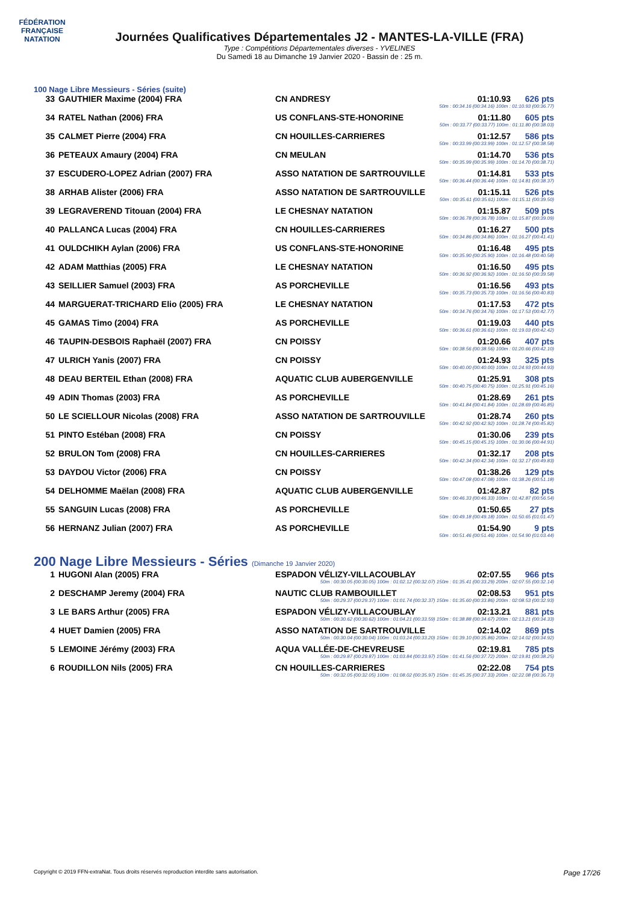FÉDÉRATION FRANÇAISE
NATATION
Journées Qualificatives Départementales J2 - MANTES-LA-VILLE (FRA)
Type : Compétitions Départementales diverses - YVELINES
Du Samedi 18 au Dimanche 19 Janvier 2020 - Bassin de : 25 m.
100 Nage Libre Messieurs - Séries (suite)
| 33 | GAUTHIER Maxime (2004) FRA | CN ANDRESY | 01:10.93 | 626 pts |
| 50m : 00:34.16 (00:34.16) 100m : 01:10.93 (00:36.77) | | | | |
| 34 | RATEL Nathan (2006) FRA | US CONFLANS-STE-HONORINE | 01:11.80 | 605 pts |
| 50m : 00:33.77 (00:33.77) 100m : 01:11.80 (00:38.03) | | | | |
| 35 | CALMET Pierre (2004) FRA | CN HOUILLES-CARRIERES | 01:12.57 | 586 pts |
| 50m : 00:33.99 (00:33.99) 100m : 01:12.57 (00:38.58) | | | | |
| 36 | PETEAUX Amaury (2004) FRA | CN MEULAN | 01:14.70 | 536 pts |
| 50m : 00:35.99 (00:35.99) 100m : 01:14.70 (00:38.71) | | | | |
| 37 | ESCUDERO-LOPEZ Adrian (2007) FRA | ASSO NATATION DE SARTROUVILLE | 01:14.81 | 533 pts |
| 50m : 00:36.44 (00:36.44) 100m : 01:14.81 (00:38.37) | | | | |
| 38 | ARHAB Alister (2006) FRA | ASSO NATATION DE SARTROUVILLE | 01:15.11 | 526 pts |
| 50m : 00:35.61 (00:35.61) 100m : 01:15.11 (00:39.50) | | | | |
| 39 | LEGRAVEREND Titouan (2004) FRA | LE CHESNAY NATATION | 01:15.87 | 509 pts |
| 50m : 00:36.78 (00:36.78) 100m : 01:15.87 (00:39.09) | | | | |
| 40 | PALLANCA Lucas (2004) FRA | CN HOUILLES-CARRIERES | 01:16.27 | 500 pts |
| 50m : 00:34.86 (00:34.86) 100m : 01:16.27 (00:41.41) | | | | |
| 41 | OULDCHIKH Aylan (2006) FRA | US CONFLANS-STE-HONORINE | 01:16.48 | 495 pts |
| 50m : 00:35.90 (00:35.90) 100m : 01:16.48 (00:40.58) | | | | |
| 42 | ADAM Matthias (2005) FRA | LE CHESNAY NATATION | 01:16.50 | 495 pts |
| 50m : 00:36.92 (00:36.92) 100m : 01:16.50 (00:39.58) | | | | |
| 43 | SEILLIER Samuel (2003) FRA | AS PORCHEVILLE | 01:16.56 | 493 pts |
| 50m : 00:35.73 (00:35.73) 100m : 01:16.56 (00:40.83) | | | | |
| 44 | MARGUERAT-TRICHARD Elio (2005) FRA | LE CHESNAY NATATION | 01:17.53 | 472 pts |
| 50m : 00:34.76 (00:34.76) 100m : 01:17.53 (00:42.77) | | | | |
| 45 | GAMAS Timo (2004) FRA | AS PORCHEVILLE | 01:19.03 | 440 pts |
| 50m : 00:36.61 (00:36.61) 100m : 01:19.03 (00:42.42) | | | | |
| 46 | TAUPIN-DESBOIS Raphaël (2007) FRA | CN POISSY | 01:20.66 | 407 pts |
| 50m : 00:38.56 (00:38.56) 100m : 01:20.66 (00:42.10) | | | | |
| 47 | ULRICH Yanis (2007) FRA | CN POISSY | 01:24.93 | 325 pts |
| 50m : 00:40.00 (00:40.00) 100m : 01:24.93 (00:44.93) | | | | |
| 48 | DEAU BERTEIL Ethan (2008) FRA | AQUATIC CLUB AUBERGENVILLE | 01:25.91 | 308 pts |
| 50m : 00:40.75 (00:40.75) 100m : 01:25.91 (00:45.16) | | | | |
| 49 | ADIN Thomas (2003) FRA | AS PORCHEVILLE | 01:28.69 | 261 pts |
| 50m : 00:41.84 (00:41.84) 100m : 01:28.69 (00:46.85) | | | | |
| 50 | LE SCIELLOUR Nicolas (2008) FRA | ASSO NATATION DE SARTROUVILLE | 01:28.74 | 260 pts |
| 50m : 00:42.92 (00:42.92) 100m : 01:28.74 (00:45.82) | | | | |
| 51 | PINTO Estéban (2008) FRA | CN POISSY | 01:30.06 | 239 pts |
| 50m : 00:45.15 (00:45.15) 100m : 01:30.06 (00:44.91) | | | | |
| 52 | BRULON Tom (2008) FRA | CN HOUILLES-CARRIERES | 01:32.17 | 208 pts |
| 50m : 00:42.34 (00:42.34) 100m : 01:32.17 (00:49.83) | | | | |
| 53 | DAYDOU Victor (2006) FRA | CN POISSY | 01:38.26 | 129 pts |
| 50m : 00:47.08 (00:47.08) 100m : 01:38.26 (00:51.18) | | | | |
| 54 | DELHOMME Maëlan (2008) FRA | AQUATIC CLUB AUBERGENVILLE | 01:42.87 | 82 pts |
| 50m : 00:46.33 (00:46.33) 100m : 01:42.87 (00:56.54) | | | | |
| 55 | SANGUIN Lucas (2008) FRA | AS PORCHEVILLE | 01:50.65 | 27 pts |
| 50m : 00:49.18 (00:49.18) 100m : 01:50.65 (01:01.47) | | | | |
| 56 | HERNANZ Julian (2007) FRA | AS PORCHEVILLE | 01:54.90 | 9 pts |
| 50m : 00:51.46 (00:51.46) 100m : 01:54.90 (01:03.44) | | | | |
200 Nage Libre Messieurs - Séries (Dimanche 19 Janvier 2020)
| 1 | HUGONI Alan (2005) FRA | ESPADON VÉLIZY-VILLACOUBLAY | 02:07.55 | 966 pts |
| 50m : 00:30.05 (00:30.05) 100m : 01:02.12 (00:32.07) 150m : 01:35.41 (00:33.29) 200m : 02:07.55 (00:32.14) | | | | |
| 2 | DESCHAMP Jeremy (2004) FRA | NAUTIC CLUB RAMBOUILLET | 02:08.53 | 951 pts |
| 50m : 00:29.37 (00:29.37) 100m : 01:01.74 (00:32.37) 150m : 01:35.60 (00:33.86) 200m : 02:08.53 (00:32.93) | | | | |
| 3 | LE BARS Arthur (2005) FRA | ESPADON VÉLIZY-VILLACOUBLAY | 02:13.21 | 881 pts |
| 50m : 00:30.62 (00:30.62) 100m : 01:04.21 (00:33.59) 150m : 01:38.88 (00:34.67) 200m : 02:13.21 (00:34.33) | | | | |
| 4 | HUET Damien (2005) FRA | ASSO NATATION DE SARTROUVILLE | 02:14.02 | 869 pts |
| 50m : 00:30.04 (00:30.04) 100m : 01:03.24 (00:33.20) 150m : 01:39.10 (00:35.86) 200m : 02:14.02 (00:34.92) | | | | |
| 5 | LEMOINE Jérémy (2003) FRA | AQUA VALLÉE-DE-CHEVREUSE | 02:19.81 | 785 pts |
| 50m : 00:29.87 (00:29.87) 100m : 01:03.84 (00:33.97) 150m : 01:41.56 (00:37.72) 200m : 02:19.81 (00:38.25) | | | | |
| 6 | ROUDILLON Nils (2005) FRA | CN HOUILLES-CARRIERES | 02:22.08 | 754 pts |
| 50m : 00:32.05 (00:32.05) 100m : 01:08.02 (00:35.97) 150m : 01:45.35 (00:37.33) 200m : 02:22.08 (00:36.73) | | | | |
Copyright © 2019 FFN-extraNat. Tous droits réservés reproduction interdite sans autorisation. Page 17/26